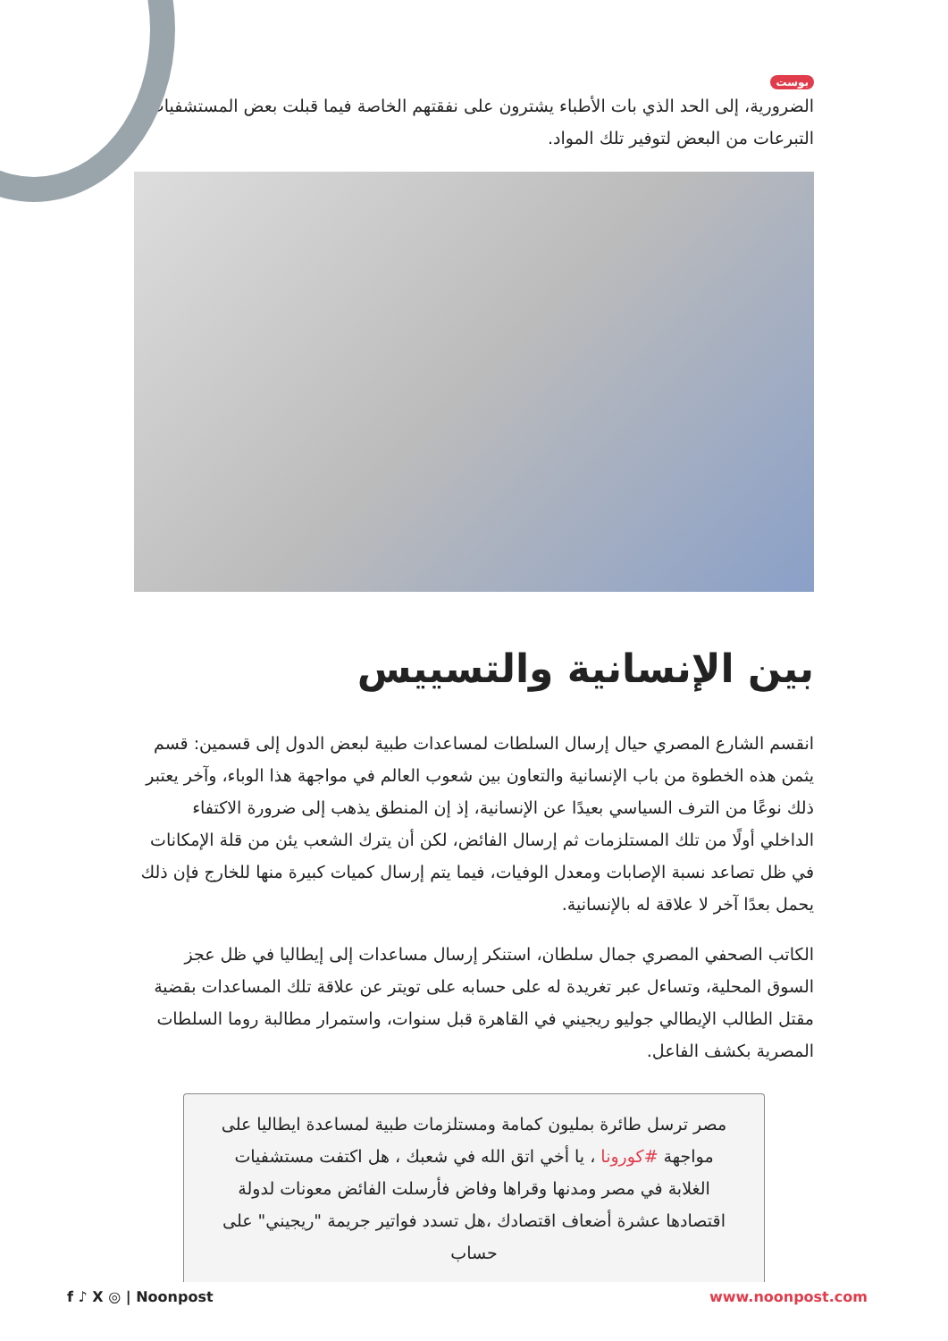بوست
الضرورية، إلى الحد الذي بات الأطباء يشترون على نفقتهم الخاصة فيما قبلت بعض المستشفيات التبرعات من البعض لتوفير تلك المواد.
بين الإنسانية والتسييس
انقسم الشارع المصري حيال إرسال السلطات لمساعدات طبية لبعض الدول إلى قسمين: قسم يثمن هذه الخطوة من باب الإنسانية والتعاون بين شعوب العالم في مواجهة هذا الوباء، وآخر يعتبر ذلك نوعًا من الترف السياسي بعيدًا عن الإنسانية، إذ إن المنطق يذهب إلى ضرورة الاكتفاء الداخلي أولًا من تلك المستلزمات ثم إرسال الفائض، لكن أن يترك الشعب يئن من قلة الإمكانات في ظل تصاعد نسبة الإصابات ومعدل الوفيات، فيما يتم إرسال كميات كبيرة منها للخارج فإن ذلك يحمل بعدًا آخر لا علاقة له بالإنسانية.
الكاتب الصحفي المصري جمال سلطان، استنكر إرسال مساعدات إلى إيطاليا في ظل عجز السوق المحلية، وتساءل عبر تغريدة له على حسابه على تويتر عن علاقة تلك المساعدات بقضية مقتل الطالب الإيطالي جوليو ريجيني في القاهرة قبل سنوات، واستمرار مطالبة روما السلطات المصرية بكشف الفاعل.
مصر ترسل طائرة بمليون كمامة ومستلزمات طبية لمساعدة ايطاليا على مواجهة #كورونا ، يا أخي اتق الله في شعبك ، هل اكتفت مستشفيات الغلابة في مصر ومدنها وقراها وفاض فأرسلت الفائض معونات لدولة اقتصادها عشرة أضعاف اقتصادك ،هل تسدد فواتير جريمة "ريجيني" على حساب
f ♪ X ◎ | Noonpost www.noonpost.com